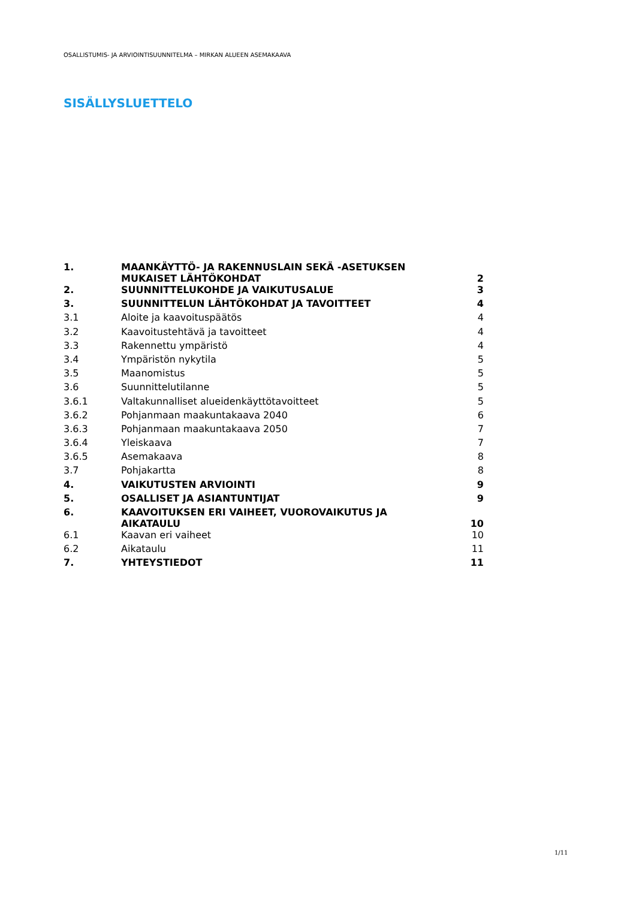OSALLISTUMIS- JA ARVIOINTISUUNNITELMA – MIRKAN ALUEEN ASEMAKAAVA
SISÄLLYSLUETTELO
| 1. | MAANKÄYTTÖ- JA RAKENNUSLAIN SEKÄ -ASETUKSEN MUKAISET LÄHTÖKOHDAT | 2 |
| 2. | SUUNNITTELUKOHDE JA VAIKUTUSALUE | 3 |
| 3. | SUUNNITTELUN LÄHTÖKOHDAT JA TAVOITTEET | 4 |
| 3.1 | Aloite ja kaavoituspäätös | 4 |
| 3.2 | Kaavoitustehtävä ja tavoitteet | 4 |
| 3.3 | Rakennettu ympäristö | 4 |
| 3.4 | Ympäristön nykytila | 5 |
| 3.5 | Maanomistus | 5 |
| 3.6 | Suunnittelutilanne | 5 |
| 3.6.1 | Valtakunnalliset alueidenkäyttötavoitteet | 5 |
| 3.6.2 | Pohjanmaan maakuntakaava 2040 | 6 |
| 3.6.3 | Pohjanmaan maakuntakaava 2050 | 7 |
| 3.6.4 | Yleiskaava | 7 |
| 3.6.5 | Asemakaava | 8 |
| 3.7 | Pohjakartta | 8 |
| 4. | VAIKUTUSTEN ARVIOINTI | 9 |
| 5. | OSALLISET JA ASIANTUNTIJAT | 9 |
| 6. | KAAVOITUKSEN ERI VAIHEET, VUOROVAIKUTUS JA AIKATAULU | 10 |
| 6.1 | Kaavan eri vaiheet | 10 |
| 6.2 | Aikataulu | 11 |
| 7. | YHTEYSTIEDOT | 11 |
1/11